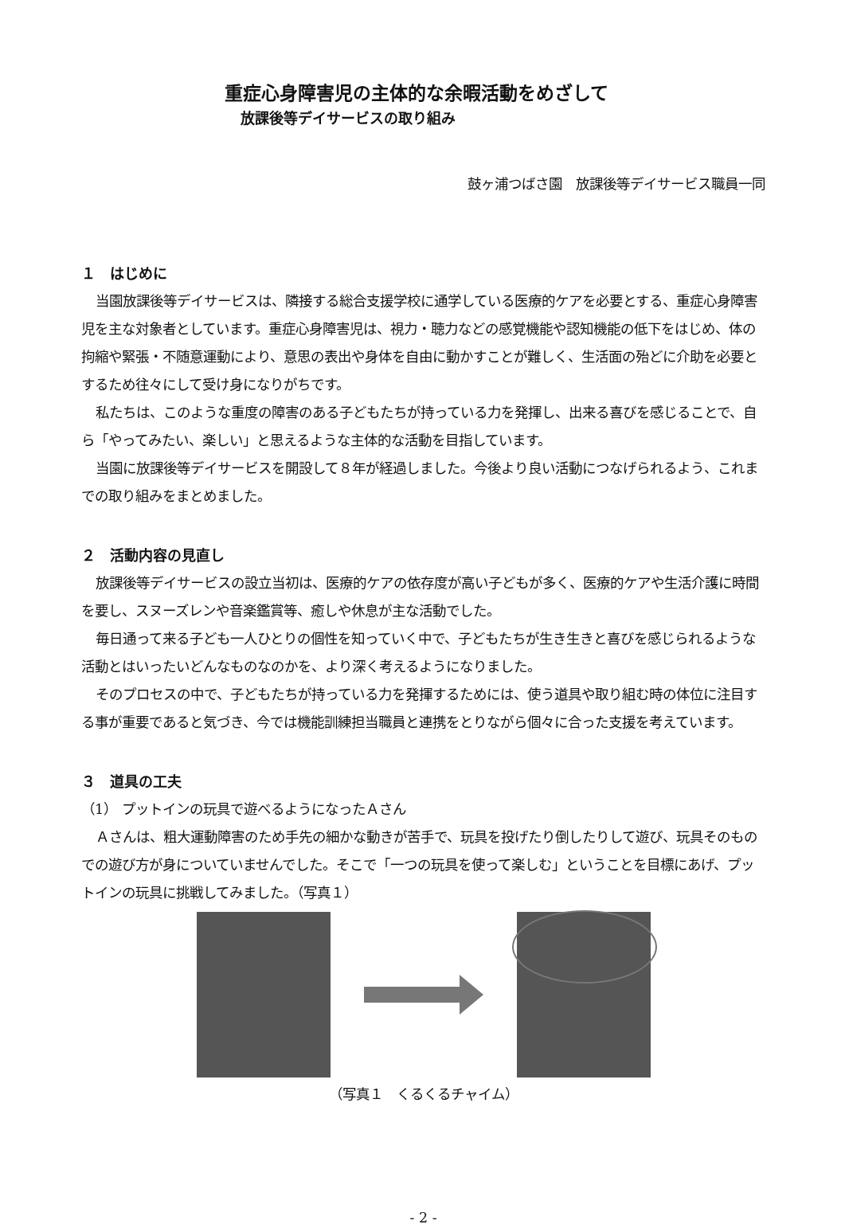重症心身障害児の主体的な余暇活動をめざして
放課後等デイサービスの取り組み
鼓ヶ浦つばさ園　放課後等デイサービス職員一同
１　はじめに
当園放課後等デイサービスは、隣接する総合支援学校に通学している医療的ケアを必要とする、重症心身障害児を主な対象者としています。重症心身障害児は、視力・聴力などの感覚機能や認知機能の低下をはじめ、体の拘縮や緊張・不随意運動により、意思の表出や身体を自由に動かすことが難しく、生活面の殆どに介助を必要とするため往々にして受け身になりがちです。
私たちは、このような重度の障害のある子どもたちが持っている力を発揮し、出来る喜びを感じることで、自ら「やってみたい、楽しい」と思えるような主体的な活動を目指しています。
当園に放課後等デイサービスを開設して８年が経過しました。今後より良い活動につなげられるよう、これまでの取り組みをまとめました。
２　活動内容の見直し
放課後等デイサービスの設立当初は、医療的ケアの依存度が高い子どもが多く、医療的ケアや生活介護に時間を要し、スヌーズレンや音楽鑑賞等、癒しや休息が主な活動でした。
毎日通って来る子ども一人ひとりの個性を知っていく中で、子どもたちが生き生きと喜びを感じられるような活動とはいったいどんなものなのかを、より深く考えるようになりました。
そのプロセスの中で、子どもたちが持っている力を発揮するためには、使う道具や取り組む時の体位に注目する事が重要であると気づき、今では機能訓練担当職員と連携をとりながら個々に合った支援を考えています。
３　道具の工夫
（1） プットインの玩具で遊べるようになったＡさん
Ａさんは、粗大運動障害のため手先の細かな動きが苦手で、玩具を投げたり倒したりして遊び、玩具そのものでの遊び方が身についていませんでした。そこで「一つの玩具を使って楽しむ」ということを目標にあげ、プットインの玩具に挑戦してみました。（写真１）
（写真１　くるくるチャイム）
- 2 -